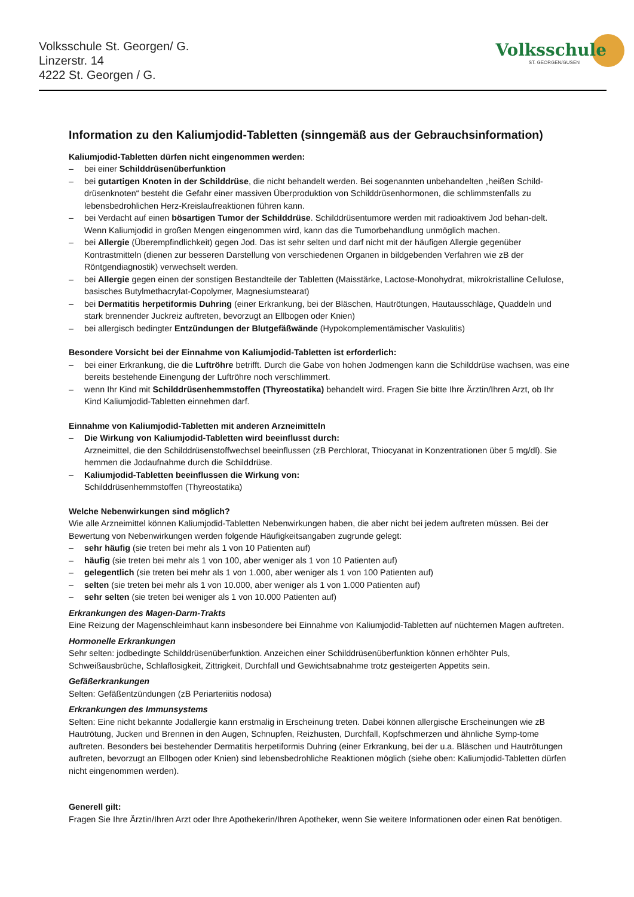Volksschule St. Georgen/ G.
Linzerstr. 14
4222 St. Georgen / G.
Volksschule
ST. GEORGEN/GUSEN
Information zu den Kaliumjodid-Tabletten (sinngemäß aus der Gebrauchsinformation)
Kaliumjodid-Tabletten dürfen nicht eingenommen werden:
– bei einer Schilddrüsenüberfunktion
– bei gutartigen Knoten in der Schilddrüse, die nicht behandelt werden. Bei sogenannten unbehandelten „heißen Schild-drüsenknoten“ besteht die Gefahr einer massiven Überproduktion von Schilddrüsenhormonen, die schlimmstenfalls zu lebensbedrohlichen Herz-Kreislaufreaktionen führen kann.
– bei Verdacht auf einen bösartigen Tumor der Schilddrüse. Schilddrüsentumore werden mit radioaktivem Jod behan-delt. Wenn Kaliumjodid in großen Mengen eingenommen wird, kann das die Tumorbehandlung unmöglich machen.
– bei Allergie (Überempfindlichkeit) gegen Jod. Das ist sehr selten und darf nicht mit der häufigen Allergie gegenüber Kontrastmitteln (dienen zur besseren Darstellung von verschiedenen Organen in bildgebenden Verfahren wie zB der Röntgendiagnostik) verwechselt werden.
– bei Allergie gegen einen der sonstigen Bestandteile der Tabletten (Maisstärke, Lactose-Monohydrat, mikrokristalline Cellulose, basisches Butylmethacrylat-Copolymer, Magnesiumstearat)
– bei Dermatitis herpetiformis Duhring (einer Erkrankung, bei der Bläschen, Hautrötungen, Hautausschläge, Quaddeln und stark brennender Juckreiz auftreten, bevorzugt an Ellbogen oder Knien)
– bei allergisch bedingter Entzündungen der Blutgefäßwände (Hypokomplementämischer Vaskulitis)
Besondere Vorsicht bei der Einnahme von Kaliumjodid-Tabletten ist erforderlich:
– bei einer Erkrankung, die die Luftröhre betrifft. Durch die Gabe von hohen Jodmengen kann die Schilddrüse wachsen, was eine bereits bestehende Einengung der Luftröhre noch verschlimmert.
– wenn Ihr Kind mit Schilddrüsenhemmstoffen (Thyreostatika) behandelt wird. Fragen Sie bitte Ihre Ärztin/Ihren Arzt, ob Ihr Kind Kaliumjodid-Tabletten einnehmen darf.
Einnahme von Kaliumjodid-Tabletten mit anderen Arzneimitteln
– Die Wirkung von Kaliumjodid-Tabletten wird beeinflusst durch:
Arzneimittel, die den Schilddrüsenstoffwechsel beeinflussen (zB Perchlorat, Thiocyanat in Konzentrationen über 5 mg/dl). Sie hemmen die Jodaufnahme durch die Schilddrüse.
– Kaliumjodid-Tabletten beeinflussen die Wirkung von:
Schilddrüsenhemmstoffen (Thyreostatika)
Welche Nebenwirkungen sind möglich?
Wie alle Arzneimittel können Kaliumjodid-Tabletten Nebenwirkungen haben, die aber nicht bei jedem auftreten müssen. Bei der Bewertung von Nebenwirkungen werden folgende Häufigkeitsangaben zugrunde gelegt:
– sehr häufig (sie treten bei mehr als 1 von 10 Patienten auf)
– häufig (sie treten bei mehr als 1 von 100, aber weniger als 1 von 10 Patienten auf)
– gelegentlich (sie treten bei mehr als 1 von 1.000, aber weniger als 1 von 100 Patienten auf)
– selten (sie treten bei mehr als 1 von 10.000, aber weniger als 1 von 1.000 Patienten auf)
– sehr selten (sie treten bei weniger als 1 von 10.000 Patienten auf)
Erkrankungen des Magen-Darm-Trakts
Eine Reizung der Magenschleimhaut kann insbesondere bei Einnahme von Kaliumjodid-Tabletten auf nüchternen Magen auftreten.
Hormonelle Erkrankungen
Sehr selten: jodbedingte Schilddrüsenüberfunktion. Anzeichen einer Schilddrüsenüberfunktion können erhöhter Puls, Schweißausbrüche, Schlaflosigkeit, Zittrigkeit, Durchfall und Gewichtsabnahme trotz gesteigerten Appetits sein.
Gefäßerkrankungen
Selten: Gefäßentzündungen (zB Periarteriitis nodosa)
Erkrankungen des Immunsystems
Selten: Eine nicht bekannte Jodallergie kann erstmalig in Erscheinung treten. Dabei können allergische Erscheinungen wie zB Hautrötung, Jucken und Brennen in den Augen, Schnupfen, Reizhusten, Durchfall, Kopfschmerzen und ähnliche Symp-tome auftreten. Besonders bei bestehender Dermatitis herpetiformis Duhring (einer Erkrankung, bei der u.a. Bläschen und Hautrötungen auftreten, bevorzugt an Ellbogen oder Knien) sind lebensbedrohliche Reaktionen möglich (siehe oben: Kaliumjodid-Tabletten dürfen nicht eingenommen werden).
Generell gilt:
Fragen Sie Ihre Ärztin/Ihren Arzt oder Ihre Apothekerin/Ihren Apotheker, wenn Sie weitere Informationen oder einen Rat benötigen.